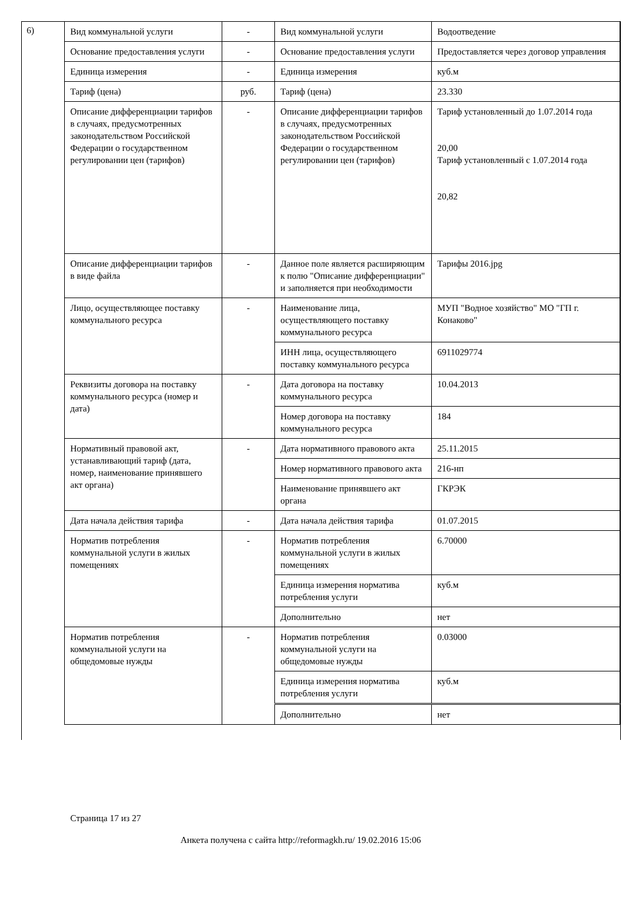6)
| Вид коммунальной услуги | - | Вид коммунальной услуги | Водоотведение |
| Основание предоставления услуги | - | Основание предоставления услуги | Предоставляется через договор управления |
| Единица измерения | - | Единица измерения | куб.м |
| Тариф (цена) | руб. | Тариф (цена) | 23.330 |
| Описание дифференциации тарифов в случаях, предусмотренных законодательством Российской Федерации о государственном регулировании цен (тарифов) | - | Описание дифференциации тарифов в случаях, предусмотренных законодательством Российской Федерации о государственном регулировании цен (тарифов) | Тариф установленный до 1.07.2014 года 20,00 Тариф установленный с 1.07.2014 года 20,82 |
| Описание дифференциации тарифов в виде файла | - | Данное поле является расширяющим к полю "Описание дифференциации" и заполняется при необходимости | Тарифы 2016.jpg |
| Лицо, осуществляющее поставку коммунального ресурса | - | Наименование лица, осуществляющего поставку коммунального ресурса | МУП "Водное хозяйство" МО "ГП г. Конаково" |
| | | ИНН лица, осуществляющего поставку коммунального ресурса | 6911029774 |
| Реквизиты договора на поставку коммунального ресурса (номер и дата) | - | Дата договора на поставку коммунального ресурса | 10.04.2013 |
| | | Номер договора на поставку коммунального ресурса | 184 |
| Нормативный правовой акт, устанавливающий тариф (дата, номер, наименование принявшего акт органа) | - | Дата нормативного правового акта | 25.11.2015 |
| | | Номер нормативного правового акта | 216-нп |
| | | Наименование принявшего акт органа | ГКРЭК |
| Дата начала действия тарифа | - | Дата начала действия тарифа | 01.07.2015 |
| Норматив потребления коммунальной услуги в жилых помещениях | - | Норматив потребления коммунальной услуги в жилых помещениях | 6.70000 |
| | | Единица измерения норматива потребления услуги | куб.м |
| | | Дополнительно | нет |
| Норматив потребления коммунальной услуги на общедомовые нужды | - | Норматив потребления коммунальной услуги на общедомовые нужды | 0.03000 |
| | | Единица измерения норматива потребления услуги | куб.м |
| | | Дополнительно | нет |
Страница 17 из 27
Анкета получена с сайта http://reformagkh.ru/ 19.02.2016 15:06